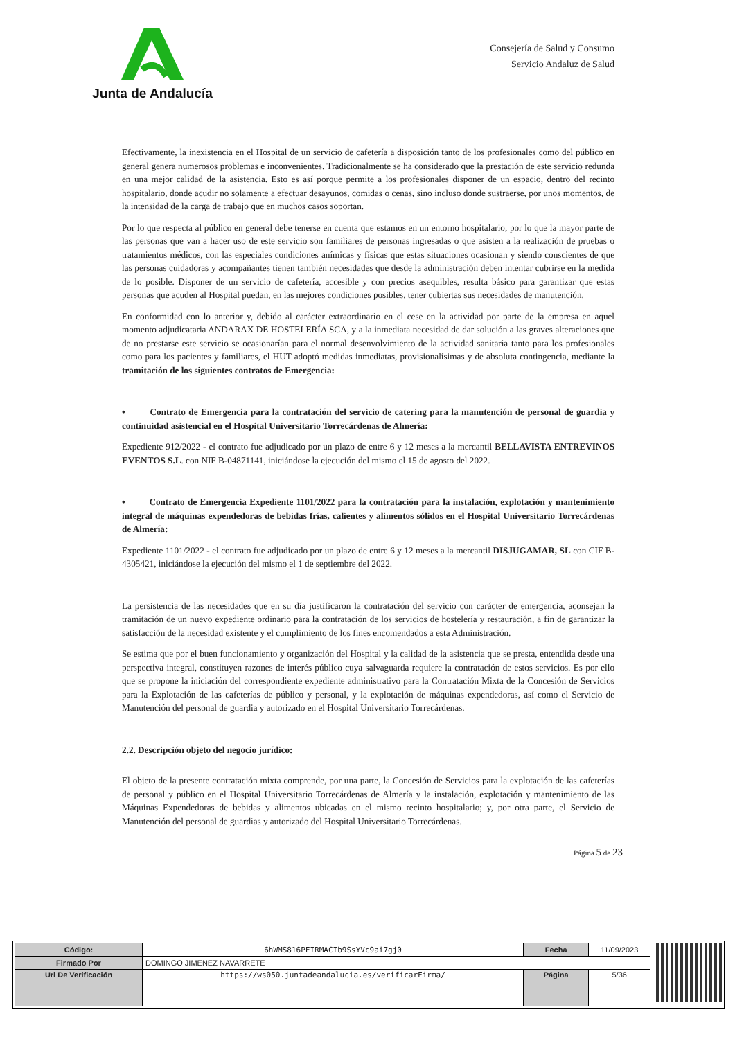Junta de Andalucía
Consejería de Salud y Consumo
Servicio Andaluz de Salud
Efectivamente, la inexistencia en el Hospital de un servicio de cafetería a disposición tanto de los profesionales como del público en general genera numerosos problemas e inconvenientes. Tradicionalmente se ha considerado que la prestación de este servicio redunda en una mejor calidad de la asistencia. Esto es así porque permite a los profesionales disponer de un espacio, dentro del recinto hospitalario, donde acudir no solamente a efectuar desayunos, comidas o cenas, sino incluso donde sustraerse, por unos momentos, de la intensidad de la carga de trabajo que en muchos casos soportan.
Por lo que respecta al público en general debe tenerse en cuenta que estamos en un entorno hospitalario, por lo que la mayor parte de las personas que van a hacer uso de este servicio son familiares de personas ingresadas o que asisten a la realización de pruebas o tratamientos médicos, con las especiales condiciones anímicas y físicas que estas situaciones ocasionan y siendo conscientes de que las personas cuidadoras y acompañantes tienen también necesidades que desde la administración deben intentar cubrirse en la medida de lo posible. Disponer de un servicio de cafetería, accesible y con precios asequibles, resulta básico para garantizar que estas personas que acuden al Hospital puedan, en las mejores condiciones posibles, tener cubiertas sus necesidades de manutención.
En conformidad con lo anterior y, debido al carácter extraordinario en el cese en la actividad por parte de la empresa en aquel momento adjudicataria ANDARAX DE HOSTELERÍA SCA, y a la inmediata necesidad de dar solución a las graves alteraciones que de no prestarse este servicio se ocasionarían para el normal desenvolvimiento de la actividad sanitaria tanto para los profesionales como para los pacientes y familiares, el HUT adoptó medidas inmediatas, provisionalísimas y de absoluta contingencia, mediante la tramitación de los siguientes contratos de Emergencia:
• Contrato de Emergencia para la contratación del servicio de catering para la manutención de personal de guardia y continuidad asistencial en el Hospital Universitario Torrecárdenas de Almería:
Expediente 912/2022 - el contrato fue adjudicado por un plazo de entre 6 y 12 meses a la mercantil BELLAVISTA ENTREVINOS EVENTOS S.L. con NIF B-04871141, iniciándose la ejecución del mismo el 15 de agosto del 2022.
• Contrato de Emergencia Expediente 1101/2022 para la contratación para la instalación, explotación y mantenimiento integral de máquinas expendedoras de bebidas frías, calientes y alimentos sólidos en el Hospital Universitario Torrecárdenas de Almería:
Expediente 1101/2022 - el contrato fue adjudicado por un plazo de entre 6 y 12 meses a la mercantil DISJUGAMAR, SL con CIF B-4305421, iniciándose la ejecución del mismo el 1 de septiembre del 2022.
La persistencia de las necesidades que en su día justificaron la contratación del servicio con carácter de emergencia, aconsejan la tramitación de un nuevo expediente ordinario para la contratación de los servicios de hostelería y restauración, a fin de garantizar la satisfacción de la necesidad existente y el cumplimiento de los fines encomendados a esta Administración.
Se estima que por el buen funcionamiento y organización del Hospital y la calidad de la asistencia que se presta, entendida desde una perspectiva integral, constituyen razones de interés público cuya salvaguarda requiere la contratación de estos servicios. Es por ello que se propone la iniciación del correspondiente expediente administrativo para la Contratación Mixta de la Concesión de Servicios para la Explotación de las cafeterías de público y personal, y la explotación de máquinas expendedoras, así como el Servicio de Manutención del personal de guardia y autorizado en el Hospital Universitario Torrecárdenas.
2.2. Descripción objeto del negocio jurídico:
El objeto de la presente contratación mixta comprende, por una parte, la Concesión de Servicios para la explotación de las cafeterías de personal y público en el Hospital Universitario Torrecárdenas de Almería y la instalación, explotación y mantenimiento de las Máquinas Expendedoras de bebidas y alimentos ubicadas en el mismo recinto hospitalario; y, por otra parte, el Servicio de Manutención del personal de guardias y autorizado del Hospital Universitario Torrecárdenas.
Página 5 de 23
| Código: | 6hWMS816PFIRMACIb9SsYVc9ai7gj0 | Fecha | 11/09/2023 |
| Firmado Por | DOMINGO JIMENEZ NAVARRETE | | |
| Url De Verificación | https://ws050.juntadeandalucia.es/verificarFirma/ | Página | 5/36 |